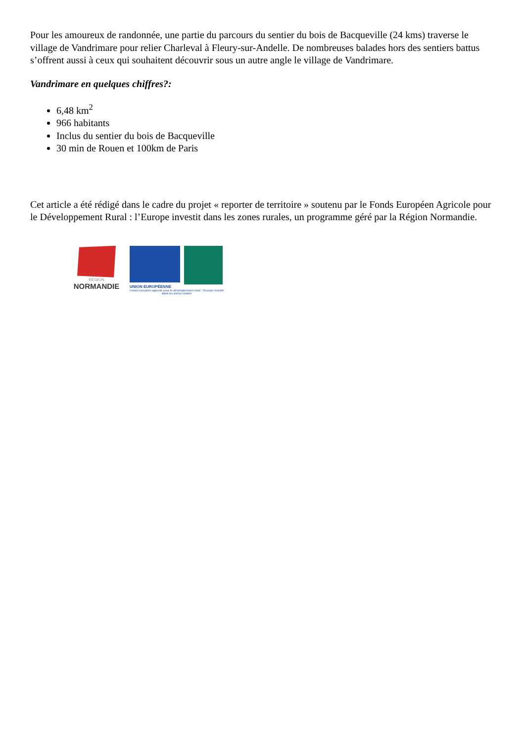Pour les amoureux de randonnée, une partie du parcours du sentier du bois de Bacqueville (24 kms) traverse le village de Vandrimare pour relier Charleval à Fleury-sur-Andelle. De nombreuses balades hors des sentiers battus s’offrent aussi à ceux qui souhaitent découvrir sous un autre angle le village de Vandrimare.
Vandrimare en quelques chiffres?:
6,48 km<sup>2</sup>
966 habitants
Inclus du sentier du bois de Bacqueville
30 min de Rouen et 100km de Paris
Cet article a été rédigé dans le cadre du projet « reporter de territoire » soutenu par le Fonds Européen Agricole pour le Développement Rural : l’Europe investit dans les zones rurales, un programme géré par la Région Normandie.
RÉGION
NORMANDIE
UNION EUROPÉENNE
Fonds européen agricole pour le développement rural : l'Europe investit dans les zones rurales